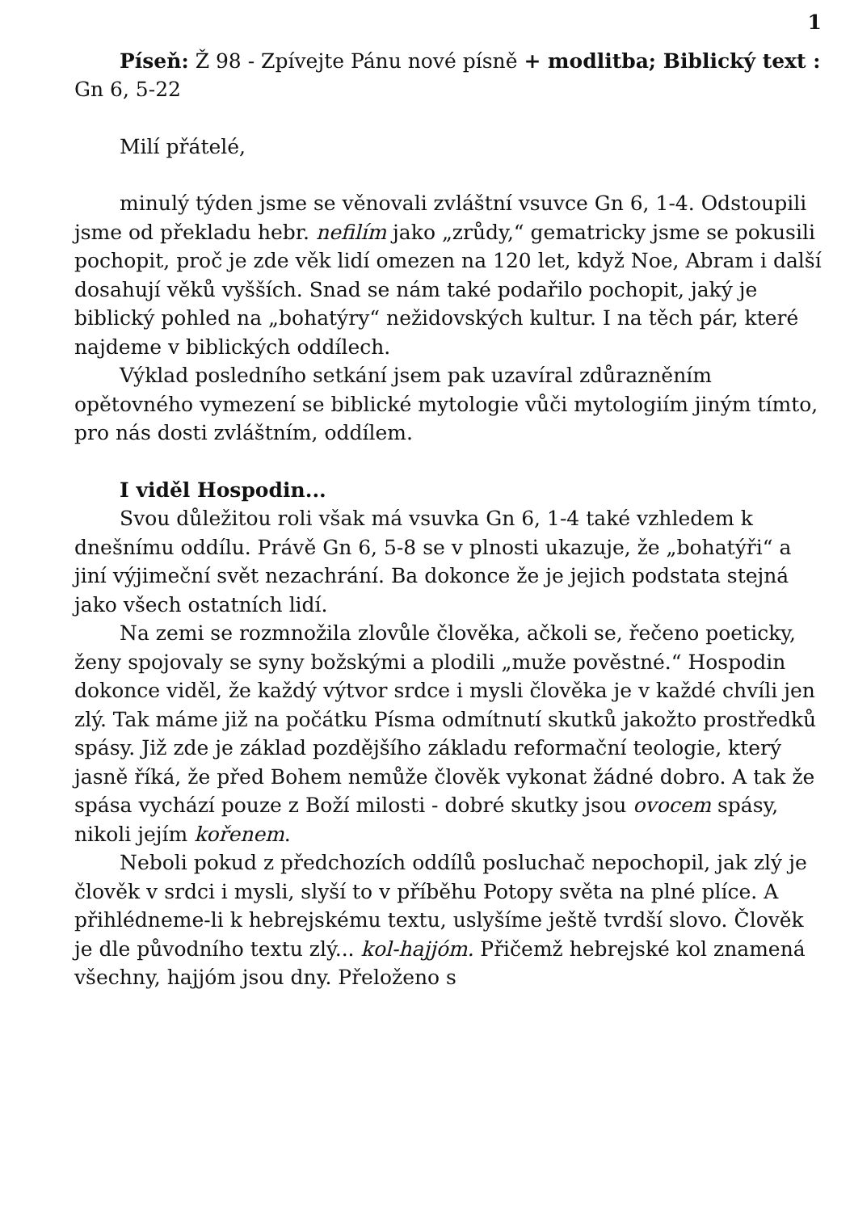1
Píseň: Ž 98 - Zpívejte Pánu nové písně + modlitba; Biblický text : Gn 6, 5-22
Milí přátelé,
minulý týden jsme se věnovali zvláštní vsuvce Gn 6, 1-4. Odstoupili jsme od překladu hebr. nefilím jako „zrůdy,“ gematricky jsme se pokusili pochopit, proč je zde věk lidí omezen na 120 let, když Noe, Abram i další dosahují věků vyšších. Snad se nám také podařilo pochopit, jaký je biblický pohled na „bohatýry“ nežidovských kultur. I na těch pár, které najdeme v biblických oddílech.
Výklad posledního setkání jsem pak uzavíral zdůrazněním opětovného vymezení se biblické mytologie vůči mytologiím jiným tímto, pro nás dosti zvláštním, oddílem.
I viděl Hospodin...
Svou důležitou roli však má vsuvka Gn 6, 1-4 také vzhledem k dnešnímu oddílu. Právě Gn 6, 5-8 se v plnosti ukazuje, že „bohatýři“ a jiní výjimeční svět nezachrání. Ba dokonce že je jejich podstata stejná jako všech ostatních lidí.
Na zemi se rozmnožila zlovůle člověka, ačkoli se, řečeno poeticky, ženy spojovaly se syny božskými a plodili „muže pověstné.“ Hospodin dokonce viděl, že každý výtvor srdce i mysli člověka je v každé chvíli jen zlý. Tak máme již na počátku Písma odmítnutí skutků jakožto prostředků spásy. Již zde je základ pozdějšího základu reformační teologie, který jasně říká, že před Bohem nemůže člověk vykonat žádné dobro. A tak že spása vychází pouze z Boží milosti - dobré skutky jsou ovocem spásy, nikoli jejím kořenem.
Neboli pokud z předchozích oddílů posluchač nepochopil, jak zlý je člověk v srdci i mysli, slyší to v příběhu Potopy světa na plné plíce. A přihlédneme-li k hebrejskému textu, uslyšíme ještě tvrdší slovo. Člověk je dle původního textu zlý... kol-hajjóm. Přičemž hebrejské kol znamená všechny, hajjóm jsou dny. Přeloženo s